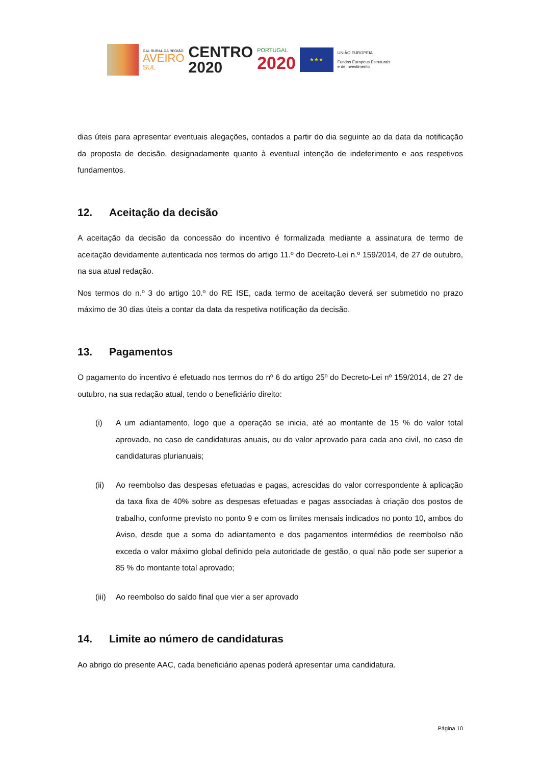GAL RURAL DA REGIÃO
AVEIRO
SUL
CENTRO
2020
PORTUGAL
2020
★★★
UNIÃO EUROPEIA
Fundos Europeus Estruturais
e de Investimento
dias úteis para apresentar eventuais alegações, contados a partir do dia seguinte ao da data da notificação da proposta de decisão, designadamente quanto à eventual intenção de indeferimento e aos respetivos fundamentos.
12. Aceitação da decisão
A aceitação da decisão da concessão do incentivo é formalizada mediante a assinatura de termo de aceitação devidamente autenticada nos termos do artigo 11.º do Decreto-Lei n.º 159/2014, de 27 de outubro, na sua atual redação.
Nos termos do n.º 3 do artigo 10.º do RE ISE, cada termo de aceitação deverá ser submetido no prazo máximo de 30 dias úteis a contar da data da respetiva notificação da decisão.
13. Pagamentos
O pagamento do incentivo é efetuado nos termos do nº 6 do artigo 25º do Decreto-Lei nº 159/2014, de 27 de outubro, na sua redação atual, tendo o beneficiário direito:
(i) A um adiantamento, logo que a operação se inicia, até ao montante de 15 % do valor total aprovado, no caso de candidaturas anuais, ou do valor aprovado para cada ano civil, no caso de candidaturas plurianuais;
(ii) Ao reembolso das despesas efetuadas e pagas, acrescidas do valor correspondente à aplicação da taxa fixa de 40% sobre as despesas efetuadas e pagas associadas à criação dos postos de trabalho, conforme previsto no ponto 9 e com os limites mensais indicados no ponto 10, ambos do Aviso, desde que a soma do adiantamento e dos pagamentos intermédios de reembolso não exceda o valor máximo global definido pela autoridade de gestão, o qual não pode ser superior a 85 % do montante total aprovado;
(iii)
Ao reembolso do saldo final que vier a ser aprovado
14. Limite ao número de candidaturas
Ao abrigo do presente AAC, cada beneficiário apenas poderá apresentar uma candidatura.
Página 10